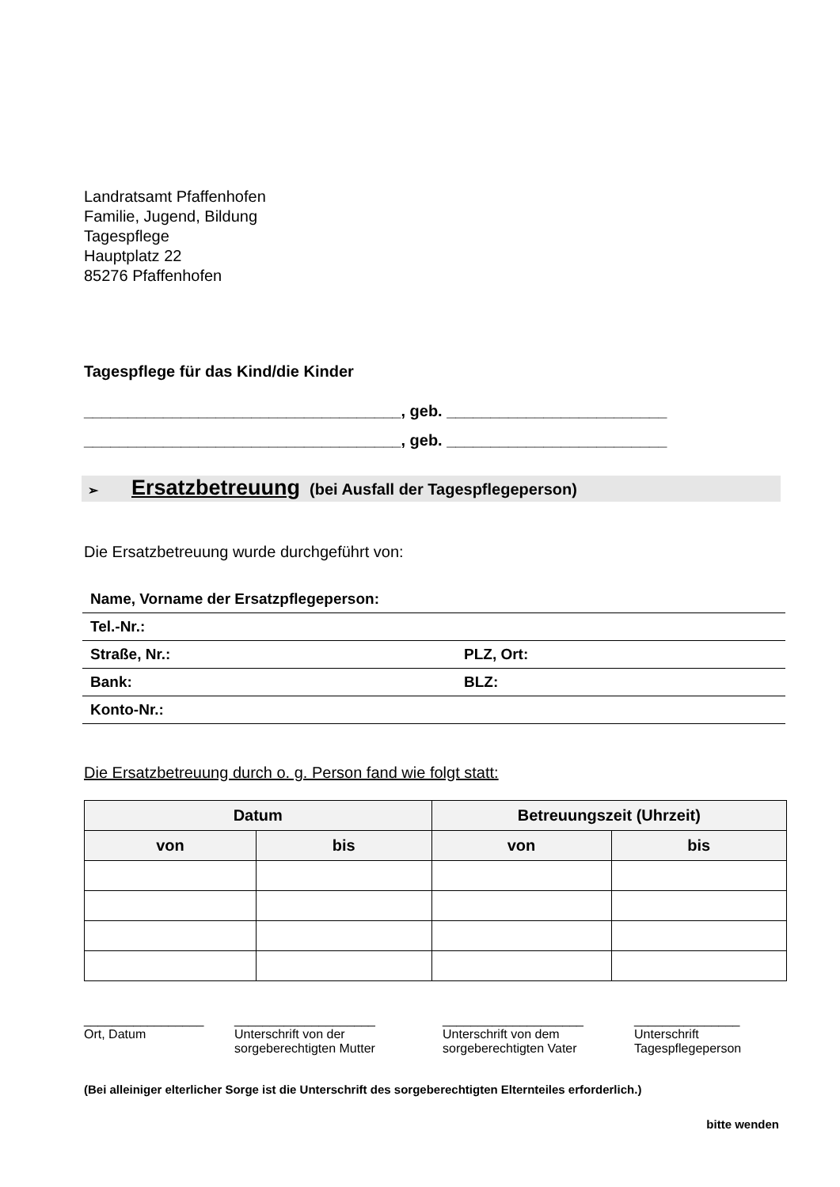Landratsamt Pfaffenhofen
Familie, Jugend, Bildung
Tagespflege
Hauptplatz 22
85276 Pfaffenhofen
Tagespflege für das Kind/die Kinder
____________________________________, geb. _________________________
____________________________________, geb. _________________________
➢ Ersatzbetreuung (bei Ausfall der Tagespflegeperson)
Die Ersatzbetreuung wurde durchgeführt von:
Name, Vorname der Ersatzpflegeperson:
Tel.-Nr.:
Straße, Nr.:
PLZ, Ort:
Bank:
BLZ:
Konto-Nr.:
Die Ersatzbetreuung durch o. g. Person fand wie folgt statt:
| Datum | | Betreuungszeit (Uhrzeit) | |
| --- | --- | --- | --- |
| von | bis | von | bis |
_________________
Ort, Datum
____________________
Unterschrift von der
sorgeberechtigten Mutter
____________________
Unterschrift von dem
sorgeberechtigten Vater
_______________
Unterschrift
Tagespflegeperson
(Bei alleiniger elterlicher Sorge ist die Unterschrift des sorgeberechtigten Elternteiles erforderlich.)
bitte wenden